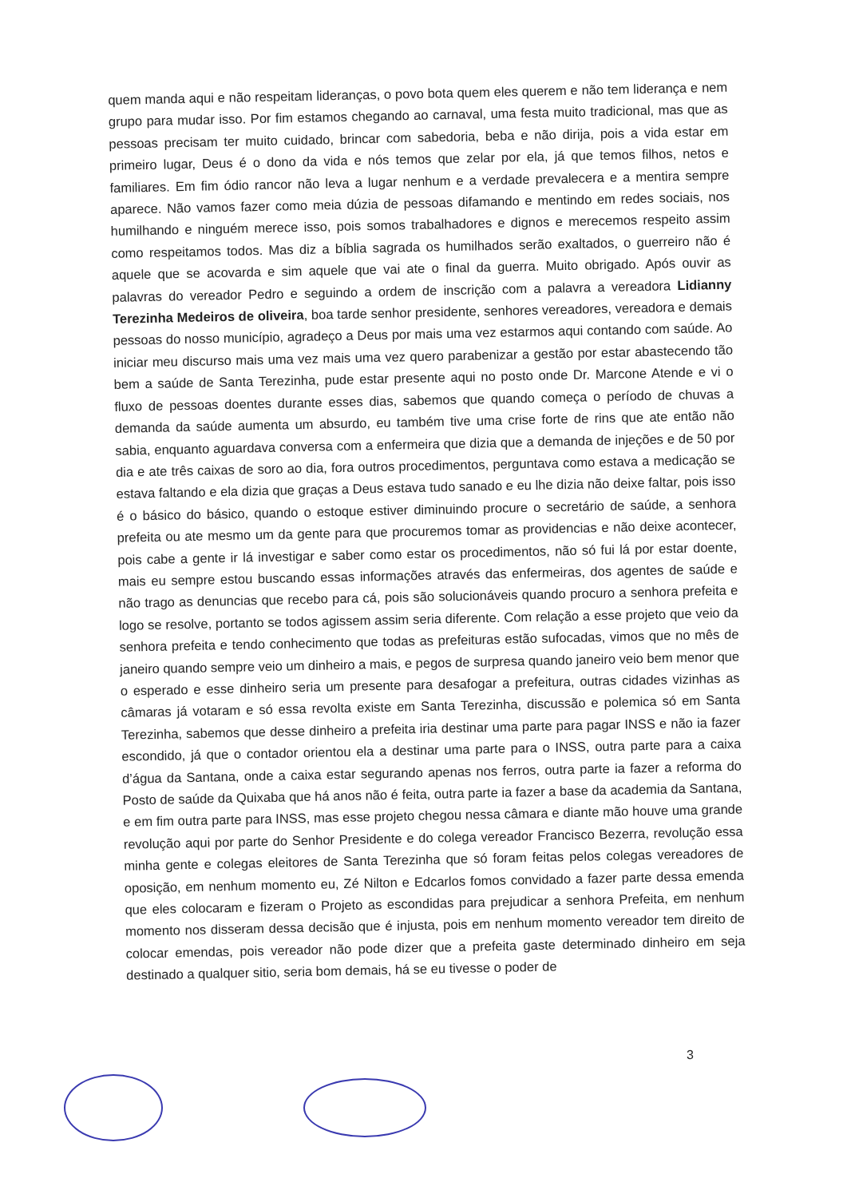quem manda aqui e não respeitam lideranças, o povo bota quem eles querem e não tem liderança e nem grupo para mudar isso. Por fim estamos chegando ao carnaval, uma festa muito tradicional, mas que as pessoas precisam ter muito cuidado, brincar com sabedoria, beba e não dirija, pois a vida estar em primeiro lugar, Deus é o dono da vida e nós temos que zelar por ela, já que temos filhos, netos e familiares. Em fim ódio rancor não leva a lugar nenhum e a verdade prevalecera e a mentira sempre aparece. Não vamos fazer como meia dúzia de pessoas difamando e mentindo em redes sociais, nos humilhando e ninguém merece isso, pois somos trabalhadores e dignos e merecemos respeito assim como respeitamos todos. Mas diz a bíblia sagrada os humilhados serão exaltados, o guerreiro não é aquele que se acovarda e sim aquele que vai ate o final da guerra. Muito obrigado. Após ouvir as palavras do vereador Pedro e seguindo a ordem de inscrição com a palavra a vereadora Lidianny Terezinha Medeiros de oliveira, boa tarde senhor presidente, senhores vereadores, vereadora e demais pessoas do nosso município, agradeço a Deus por mais uma vez estarmos aqui contando com saúde. Ao iniciar meu discurso mais uma vez mais uma vez quero parabenizar a gestão por estar abastecendo tão bem a saúde de Santa Terezinha, pude estar presente aqui no posto onde Dr. Marcone Atende e vi o fluxo de pessoas doentes durante esses dias, sabemos que quando começa o período de chuvas a demanda da saúde aumenta um absurdo, eu também tive uma crise forte de rins que ate então não sabia, enquanto aguardava conversa com a enfermeira que dizia que a demanda de injeções e de 50 por dia e ate três caixas de soro ao dia, fora outros procedimentos, perguntava como estava a medicação se estava faltando e ela dizia que graças a Deus estava tudo sanado e eu lhe dizia não deixe faltar, pois isso é o básico do básico, quando o estoque estiver diminuindo procure o secretário de saúde, a senhora prefeita ou ate mesmo um da gente para que procuremos tomar as providencias e não deixe acontecer, pois cabe a gente ir lá investigar e saber como estar os procedimentos, não só fui lá por estar doente, mais eu sempre estou buscando essas informações através das enfermeiras, dos agentes de saúde e não trago as denuncias que recebo para cá, pois são solucionáveis quando procuro a senhora prefeita e logo se resolve, portanto se todos agissem assim seria diferente. Com relação a esse projeto que veio da senhora prefeita e tendo conhecimento que todas as prefeituras estão sufocadas, vimos que no mês de janeiro quando sempre veio um dinheiro a mais, e pegos de surpresa quando janeiro veio bem menor que o esperado e esse dinheiro seria um presente para desafogar a prefeitura, outras cidades vizinhas as câmaras já votaram e só essa revolta existe em Santa Terezinha, discussão e polemica só em Santa Terezinha, sabemos que desse dinheiro a prefeita iria destinar uma parte para pagar INSS e não ia fazer escondido, já que o contador orientou ela a destinar uma parte para o INSS, outra parte para a caixa d’água da Santana, onde a caixa estar segurando apenas nos ferros, outra parte ia fazer a reforma do Posto de saúde da Quixaba que há anos não é feita, outra parte ia fazer a base da academia da Santana, e em fim outra parte para INSS, mas esse projeto chegou nessa câmara e diante mão houve uma grande revolução aqui por parte do Senhor Presidente e do colega vereador Francisco Bezerra, revolução essa minha gente e colegas eleitores de Santa Terezinha que só foram feitas pelos colegas vereadores de oposição, em nenhum momento eu, Zé Nilton e Edcarlos fomos convidado a fazer parte dessa emenda que eles colocaram e fizeram o Projeto as escondidas para prejudicar a senhora Prefeita, em nenhum momento nos disseram dessa decisão que é injusta, pois em nenhum momento vereador tem direito de colocar emendas, pois vereador não pode dizer que a prefeita gaste determinado dinheiro em seja destinado a qualquer sitio, seria bom demais, há se eu tivesse o poder de
3